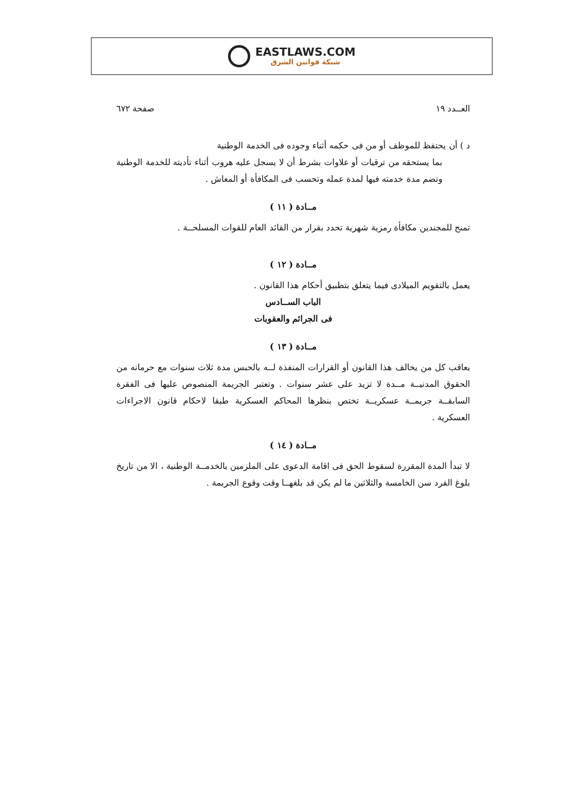EASTLAWS.COM
شبكة قوانين الشرق
العــدد ١٩ صفحة ٦٧٢
د ) أن يحتفظ للموظف أو من فى حكمه أثناء وجوده فى الخدمة الوطنية
بما يستحقه من ترقيات أو علاوات بشرط أن لا يسجل عليه هروب أثناء تأديته للخدمة الوطنية وتضم مدة خدمته فيها لمدة عمله وتحسب فى المكافأة أو المعاش .
مــادة ( ١١ )
تمنح للمجندين مكافأة رمزية شهرية تحدد بقرار من القائد العام للقوات المسلحــة .
مــادة ( ١٢ )
يعمل بالتقويم الميلادى فيما يتعلق بتطبيق أحكام هذا القانون .
الباب الســادس
فى الجرائم والعقوبات
مــادة ( ١٣ )
يعاقب كل من يخالف هذا القانون أو القرارات المنفذة لــه بالحبس مدة ثلاث سنوات مع حرمانه من الحقوق المدنيــة مــدة لا تزيد على عشر سنوات . وتعتبر الجريمة المنصوص عليها فى الفقرة السابقــة جريمــة عسكريــة تختص بنظرها المحاكم العسكرية طبقا لاحكام قانون الاجراءات العسكرية .
مــادة ( ١٤ )
لا تبدأ المدة المقررة لسقوط الحق فى اقامة الدعوى على الملزمين بالخدمــة الوطنية ، الا من تاريخ بلوغ الفرد سن الخامسة والثلاثين ما لم يكن قد بلغهــا وقت وقوع الجريمة .